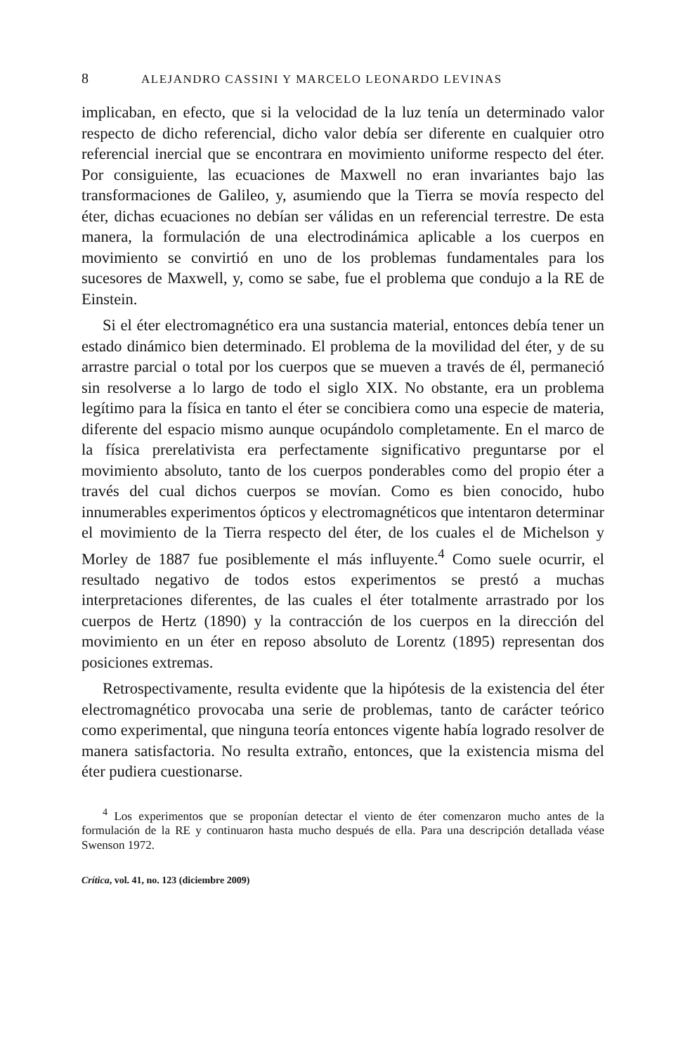8 ALEJANDRO CASSINI Y MARCELO LEONARDO LEVINAS
implicaban, en efecto, que si la velocidad de la luz tenía un determinado valor respecto de dicho referencial, dicho valor debía ser diferente en cualquier otro referencial inercial que se encontrara en movimiento uniforme respecto del éter. Por consiguiente, las ecuaciones de Maxwell no eran invariantes bajo las transformaciones de Galileo, y, asumiendo que la Tierra se movía respecto del éter, dichas ecuaciones no debían ser válidas en un referencial terrestre. De esta manera, la formulación de una electrodinámica aplicable a los cuerpos en movimiento se convirtió en uno de los problemas fundamentales para los sucesores de Maxwell, y, como se sabe, fue el problema que condujo a la RE de Einstein.
Si el éter electromagnético era una sustancia material, entonces debía tener un estado dinámico bien determinado. El problema de la movilidad del éter, y de su arrastre parcial o total por los cuerpos que se mueven a través de él, permaneció sin resolverse a lo largo de todo el siglo XIX. No obstante, era un problema legítimo para la física en tanto el éter se concibiera como una especie de materia, diferente del espacio mismo aunque ocupándolo completamente. En el marco de la física prerelativista era perfectamente significativo preguntarse por el movimiento absoluto, tanto de los cuerpos ponderables como del propio éter a través del cual dichos cuerpos se movían. Como es bien conocido, hubo innumerables experimentos ópticos y electromagnéticos que intentaron determinar el movimiento de la Tierra respecto del éter, de los cuales el de Michelson y Morley de 1887 fue posiblemente el más influyente.<sup>4</sup> Como suele ocurrir, el resultado negativo de todos estos experimentos se prestó a muchas interpretaciones diferentes, de las cuales el éter totalmente arrastrado por los cuerpos de Hertz (1890) y la contracción de los cuerpos en la dirección del movimiento en un éter en reposo absoluto de Lorentz (1895) representan dos posiciones extremas.
Retrospectivamente, resulta evidente que la hipótesis de la existencia del éter electromagnético provocaba una serie de problemas, tanto de carácter teórico como experimental, que ninguna teoría entonces vigente había logrado resolver de manera satisfactoria. No resulta extraño, entonces, que la existencia misma del éter pudiera cuestionarse.
<sup>4</sup> Los experimentos que se proponían detectar el viento de éter comenzaron mucho antes de la formulación de la RE y continuaron hasta mucho después de ella. Para una descripción detallada véase Swenson 1972.
Crítica, vol. 41, no. 123 (diciembre 2009)